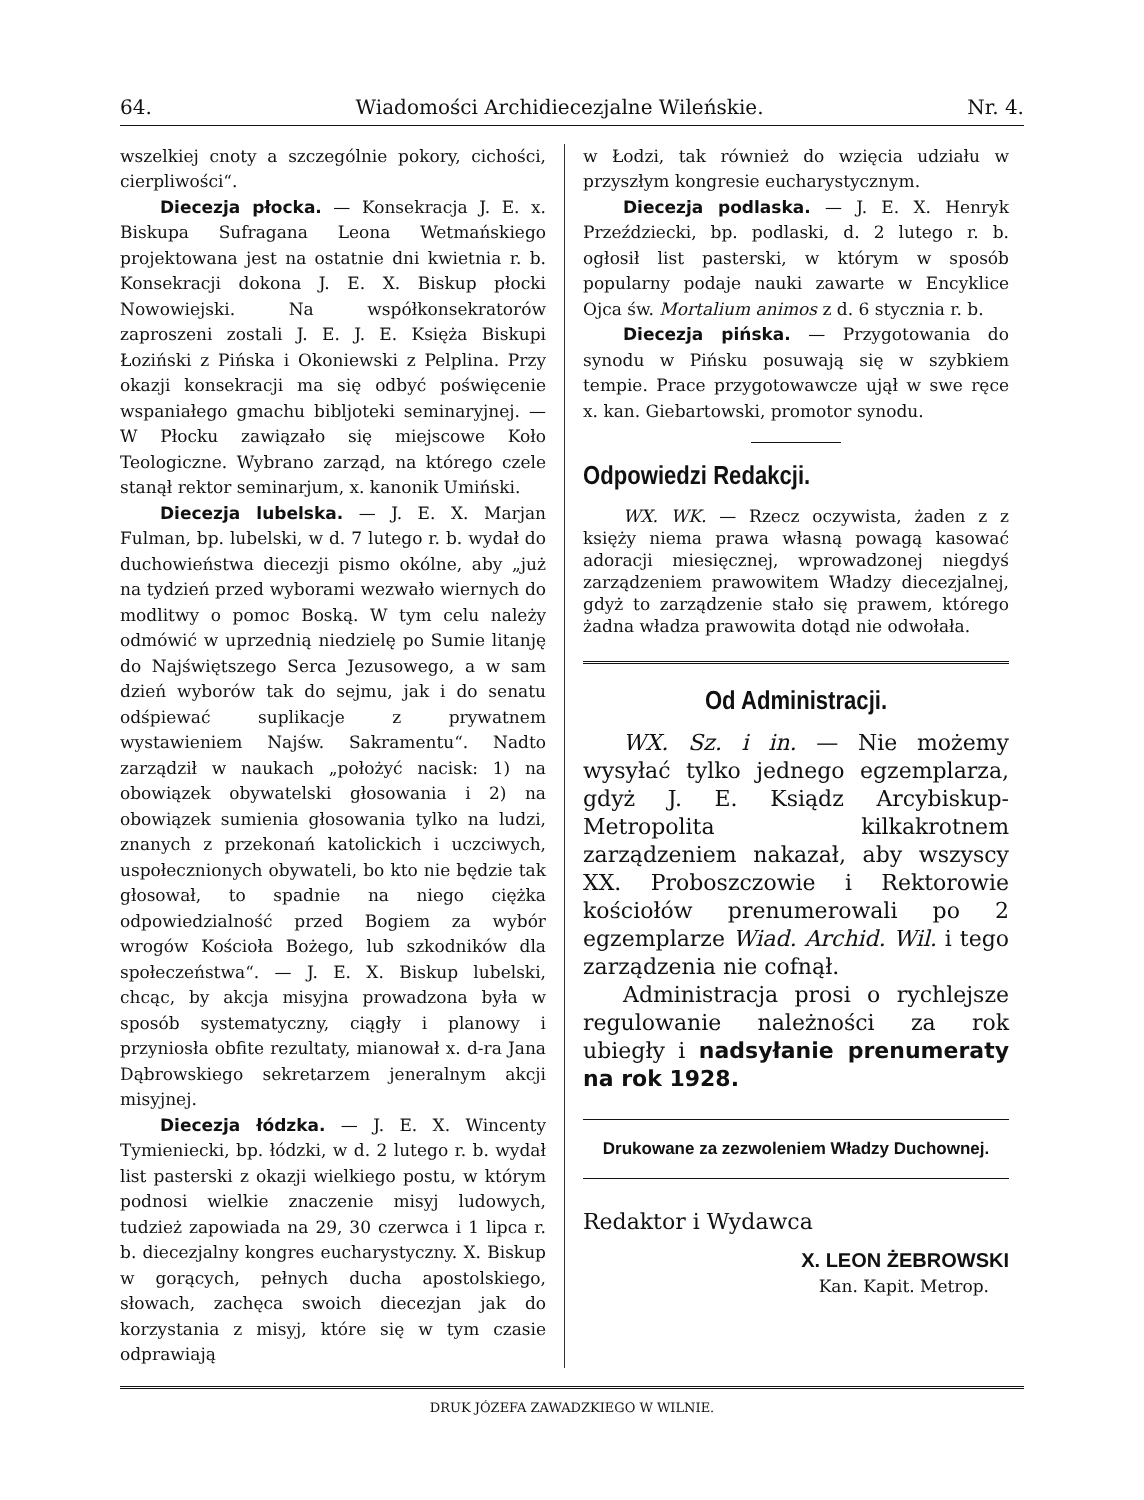64. Wiadomości Archidiecezjalne Wileńskie. Nr. 4.
wszelkiej cnoty a szczególnie pokory, cichości, cierpliwości“.
Diecezja płocka. — Konsekracja J. E. x. Biskupa Sufragana Leona Wetmańskiego projektowana jest na ostatnie dni kwietnia r. b. Konsekracji dokona J. E. X. Biskup płocki Nowowiejski. Na współkonsekratorów zaproszeni zostali J. E. J. E. Księża Biskupi Łoziński z Pińska i Okoniewski z Pelplina. Przy okazji konsekracji ma się odbyć poświęcenie wspaniałego gmachu bibljoteki seminaryjnej. — W Płocku zawiązało się miejscowe Koło Teologiczne. Wybrano zarząd, na którego czele stanął rektor seminarjum, x. kanonik Umiński.
Diecezja lubelska. — J. E. X. Marjan Fulman, bp. lubelski, w d. 7 lutego r. b. wydał do duchowieństwa diecezji pismo okólne, aby „już na tydzień przed wyborami wezwało wiernych do modlitwy o pomoc Boską. W tym celu należy odmówić w uprzednią niedzielę po Sumie litanję do Najświętszego Serca Jezusowego, a w sam dzień wyborów tak do sejmu, jak i do senatu odśpiewać suplikacje z prywatnem wystawieniem Najśw. Sakramentu“. Nadto zarządził w naukach „położyć nacisk: 1) na obowiązek obywatelski głosowania i 2) na obowiązek sumienia głosowania tylko na ludzi, znanych z przekonań katolickich i uczciwych, uspołecznionych obywateli, bo kto nie będzie tak głosował, to spadnie na niego ciężka odpowiedzialność przed Bogiem za wybór wrogów Kościoła Bożego, lub szkodników dla społeczeństwa“. — J. E. X. Biskup lubelski, chcąc, by akcja misyjna prowadzona była w sposób systematyczny, ciągły i planowy i przyniosła obfite rezultaty, mianował x. d-ra Jana Dąbrowskiego sekretarzem jeneralnym akcji misyjnej.
Diecezja łódzka. — J. E. X. Wincenty Tymieniecki, bp. łódzki, w d. 2 lutego r. b. wydał list pasterski z okazji wielkiego postu, w którym podnosi wielkie znaczenie misyj ludowych, tudzież zapowiada na 29, 30 czerwca i 1 lipca r. b. diecezjalny kongres eucharystyczny. X. Biskup w gorących, pełnych ducha apostolskiego, słowach, zachęca swoich diecezjan jak do korzystania z misyj, które się w tym czasie odprawiają
w Łodzi, tak również do wzięcia udziału w przyszłym kongresie eucharystycznym.
Diecezja podlaska. — J. E. X. Henryk Przeździecki, bp. podlaski, d. 2 lutego r. b. ogłosił list pasterski, w którym w sposób popularny podaje nauki zawarte w Encyklice Ojca św. Mortalium animos z d. 6 stycznia r. b.
Diecezja pińska. — Przygotowania do synodu w Pińsku posuwają się w szybkiem tempie. Prace przygotowawcze ujął w swe ręce x. kan. Giebartowski, promotor synodu.
Odpowiedzi Redakcji.
WX. WK. — Rzecz oczywista, żaden z z księży niema prawa własną powagą kasować adoracji miesięcznej, wprowadzonej niegdyś zarządzeniem prawowitem Władzy diecezjalnej, gdyż to zarządzenie stało się prawem, którego żadna władza prawowita dotąd nie odwołała.
Od Administracji.
WX. Sz. i in. — Nie możemy wysyłać tylko jednego egzemplarza, gdyż J. E. Ksiądz Arcybiskup-Metropolita kilkakrotnem zarządzeniem nakazał, aby wszyscy XX. Proboszczowie i Rektorowie kościołów prenumerowali po 2 egzemplarze Wiad. Archid. Wil. i tego zarządzenia nie cofnął.
Administracja prosi o rychlejsze regulowanie należności za rok ubiegły i nadsyłanie prenumeraty na rok 1928.
Drukowane za zezwoleniem Władzy Duchownej.
Redaktor i Wydawca
X. LEON ŻEBROWSKI
Kan. Kapit. Metrop.
DRUK JÓZEFA ZAWADZKIEGO W WILNIE.